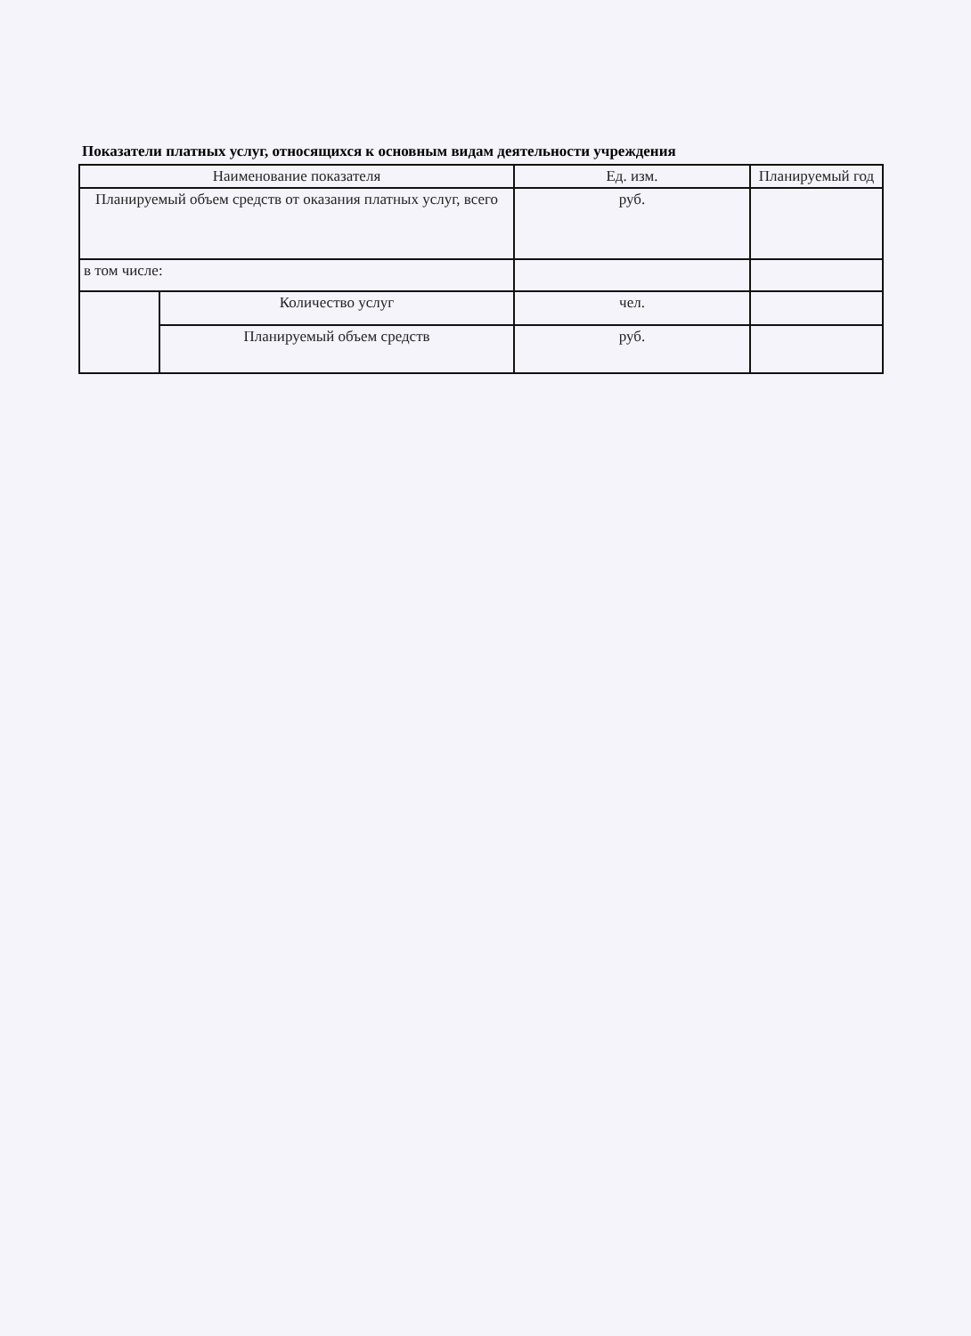Показатели платных услуг, относящихся к основным видам деятельности учреждения
| Наименование показателя | | Ед. изм. | Планируемый год |
| Планируемый объем средств от оказания платных услуг, всего | | руб. | |
| в том числе: | | | |
| | Количество услуг | чел. | |
| | Планируемый объем средств | руб. | |